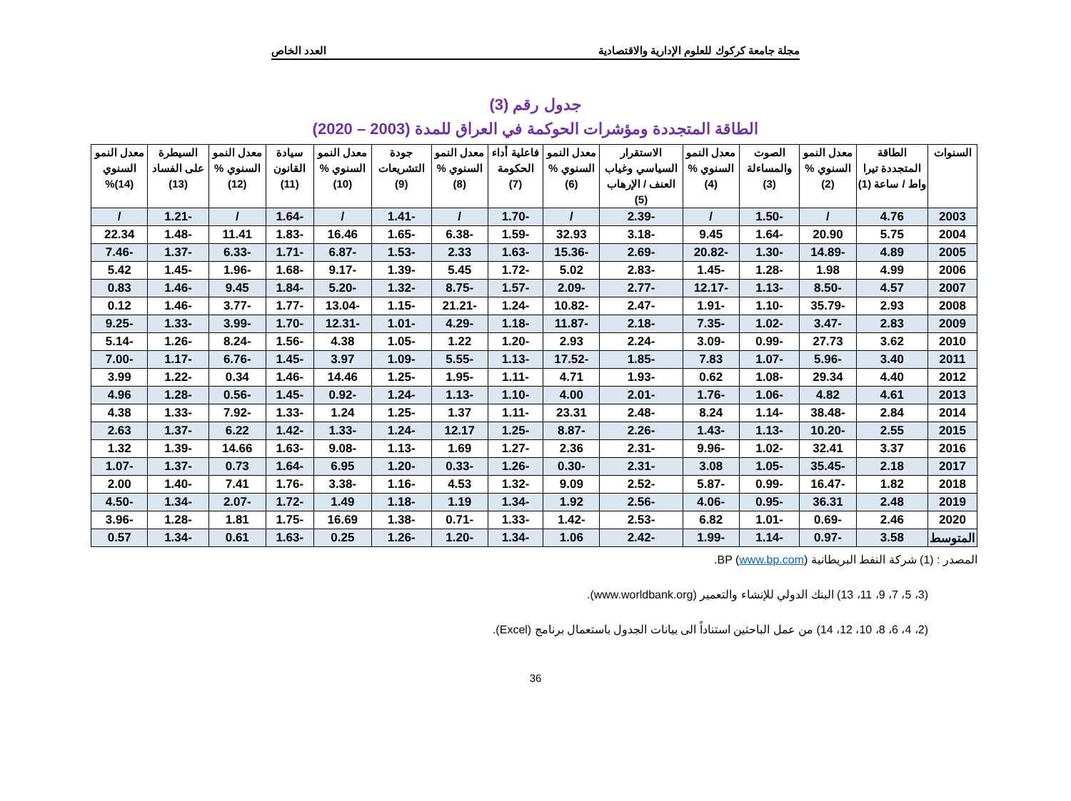مجلة جامعة كركوك للعلوم الإدارية والاقتصادية العدد الخاص
جدول رقم (3)
الطاقة المتجددة ومؤشرات الحوكمة في العراق للمدة (2003 – 2020)
| السنوات | الطاقة المتجددة تيرا واط / ساعة (1) | معدل النمو السنوي % (2) | الصوت والمساءلة (3) | معدل النمو السنوي % (4) | الاستقرار السياسي وغياب العنف / الإرهاب (5) | معدل النمو السنوي % (6) | فاعلية أداء الحكومة (7) | معدل النمو السنوي % (8) | جودة التشريعات (9) | معدل النمو السنوي % (10) | سيادة القانون (11) | معدل النمو السنوي % (12) | السيطرة على الفساد (13) | معدل النمو السنوي (14)% |
| --- | --- | --- | --- | --- | --- | --- | --- | --- | --- | --- | --- | --- | --- | --- |
| 2003 | 4.76 | / | -1.50 | / | -2.39 | / | -1.70 | / | -1.41 | / | -1.64 | / | -1.21 | / |
| 2004 | 5.75 | 20.90 | -1.64 | 9.45 | -3.18 | 32.93 | -1.59 | -6.38 | -1.65 | 16.46 | -1.83 | 11.41 | -1.48 | 22.34 |
| 2005 | 4.89 | -14.89 | -1.30 | -20.82 | -2.69 | -15.36 | -1.63 | 2.33 | -1.53 | -6.87 | -1.71 | -6.33 | -1.37 | -7.46 |
| 2006 | 4.99 | 1.98 | -1.28 | -1.45 | -2.83 | 5.02 | -1.72 | 5.45 | -1.39 | -9.17 | -1.68 | -1.96 | -1.45 | 5.42 |
| 2007 | 4.57 | -8.50 | -1.13 | -12.17 | -2.77 | -2.09 | -1.57 | -8.75 | -1.32 | -5.20 | -1.84 | 9.45 | -1.46 | 0.83 |
| 2008 | 2.93 | -35.79 | -1.10 | -1.91 | -2.47 | -10.82 | -1.24 | -21.21 | -1.15 | -13.04 | -1.77 | -3.77 | -1.46 | 0.12 |
| 2009 | 2.83 | -3.47 | -1.02 | -7.35 | -2.18 | -11.87 | -1.18 | -4.29 | -1.01 | -12.31 | -1.70 | -3.99 | -1.33 | -9.25 |
| 2010 | 3.62 | 27.73 | -0.99 | -3.09 | -2.24 | 2.93 | -1.20 | 1.22 | -1.05 | 4.38 | -1.56 | -8.24 | -1.26 | -5.14 |
| 2011 | 3.40 | -5.96 | -1.07 | 7.83 | -1.85 | -17.52 | -1.13 | -5.55 | -1.09 | 3.97 | -1.45 | -6.76 | -1.17 | -7.00 |
| 2012 | 4.40 | 29.34 | -1.08 | 0.62 | -1.93 | 4.71 | -1.11 | -1.95 | -1.25 | 14.46 | -1.46 | 0.34 | -1.22 | 3.99 |
| 2013 | 4.61 | 4.82 | -1.06 | -1.76 | -2.01 | 4.00 | -1.10 | -1.13 | -1.24 | -0.92 | -1.45 | -0.56 | -1.28 | 4.96 |
| 2014 | 2.84 | -38.48 | -1.14 | 8.24 | -2.48 | 23.31 | -1.11 | 1.37 | -1.25 | 1.24 | -1.33 | -7.92 | -1.33 | 4.38 |
| 2015 | 2.55 | -10.20 | -1.13 | -1.43 | -2.26 | -8.87 | -1.25 | 12.17 | -1.24 | -1.33 | -1.42 | 6.22 | -1.37 | 2.63 |
| 2016 | 3.37 | 32.41 | -1.02 | -9.96 | -2.31 | 2.36 | -1.27 | 1.69 | -1.13 | -9.08 | -1.63 | 14.66 | -1.39 | 1.32 |
| 2017 | 2.18 | -35.45 | -1.05 | 3.08 | -2.31 | -0.30 | -1.26 | -0.33 | -1.20 | 6.95 | -1.64 | 0.73 | -1.37 | -1.07 |
| 2018 | 1.82 | -16.47 | -0.99 | -5.87 | -2.52 | 9.09 | -1.32 | 4.53 | -1.16 | -3.38 | -1.76 | 7.41 | -1.40 | 2.00 |
| 2019 | 2.48 | 36.31 | -0.95 | -4.06 | -2.56 | 1.92 | -1.34 | 1.19 | -1.18 | 1.49 | -1.72 | -2.07 | -1.34 | -4.50 |
| 2020 | 2.46 | -0.69 | -1.01 | 6.82 | -2.53 | -1.42 | -1.33 | -0.71 | -1.38 | 16.69 | -1.75 | 1.81 | -1.28 | -3.96 |
| المتوسط | 3.58 | -0.97 | -1.14 | -1.99 | -2.42 | 1.06 | -1.34 | -1.20 | -1.26 | 0.25 | -1.63 | 0.61 | -1.34 | 0.57 |
المصدر : (1) شركة النفط البريطانية BP (www.bp.com).
(3، 5، 7، 9، 11، 13) البنك الدولي للإنشاء والتعمير (www.worldbank.org).
(2، 4، 6، 8، 10، 12، 14) من عمل الباحثين استناداً الى بيانات الجدول باستعمال برنامج (Excel).
36